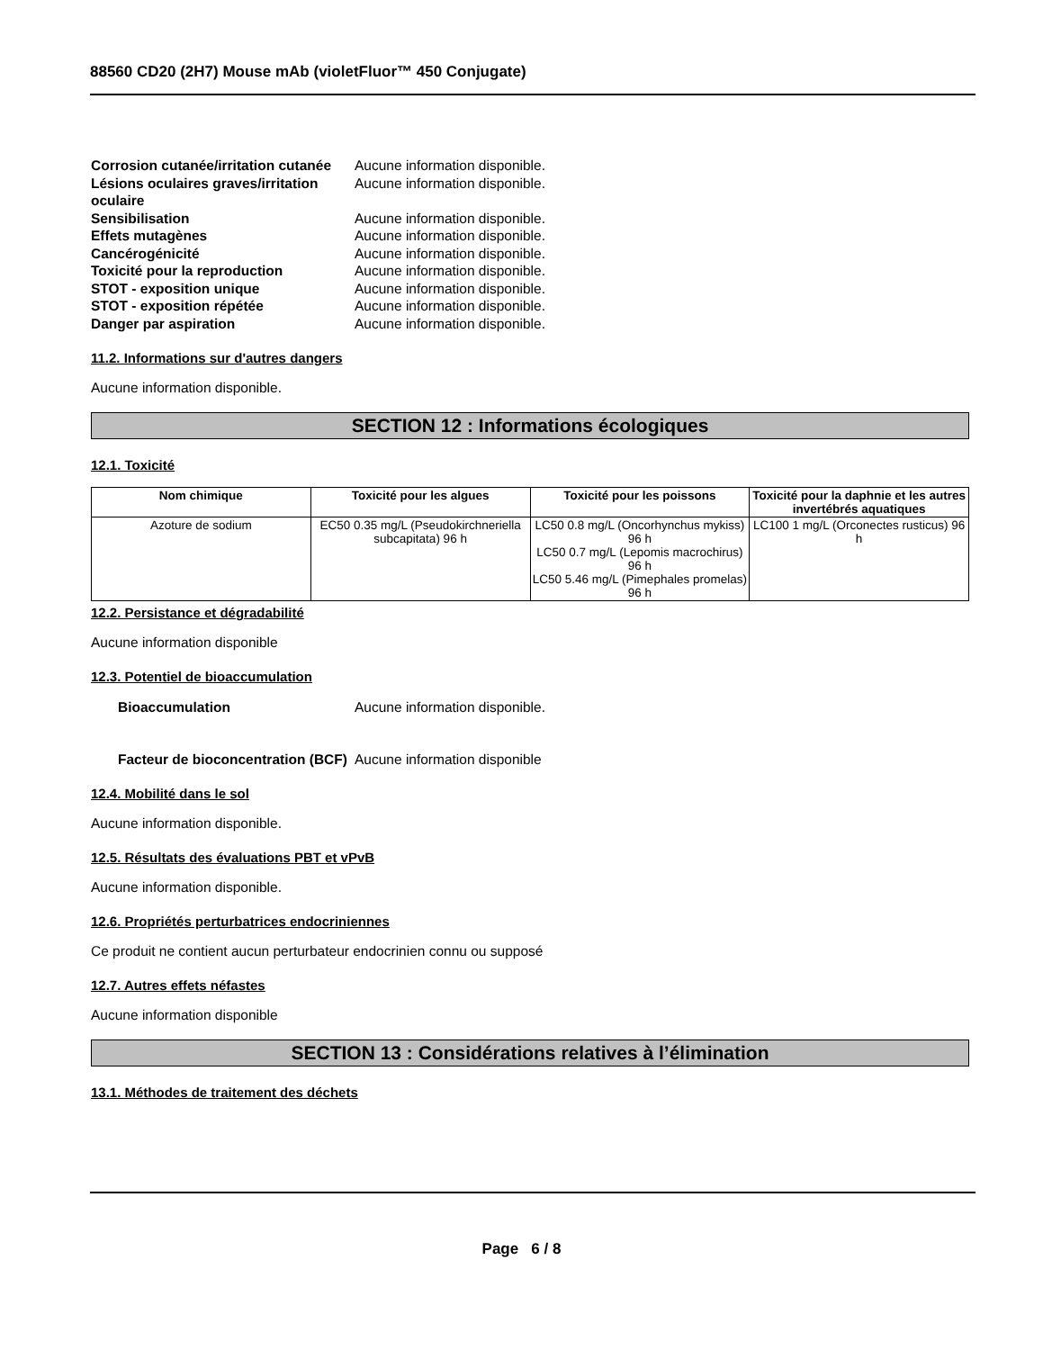88560 CD20 (2H7) Mouse mAb (violetFluor™ 450 Conjugate)
Corrosion cutanée/irritation cutanée
Aucune information disponible.
Lésions oculaires graves/irritation oculaire
Aucune information disponible.
Sensibilisation Aucune information disponible.
Effets mutagènes Aucune information disponible.
Cancérogénicité Aucune information disponible.
Toxicité pour la reproduction Aucune information disponible.
STOT - exposition unique Aucune information disponible.
STOT - exposition répétée Aucune information disponible.
Danger par aspiration Aucune information disponible.
11.2. Informations sur d'autres dangers
Aucune information disponible.
SECTION 12 : Informations écologiques
12.1. Toxicité
| Nom chimique | Toxicité pour les algues | Toxicité pour les poissons | Toxicité pour la daphnie et les autres invertébrés aquatiques |
| --- | --- | --- | --- |
| Azoture de sodium | EC50 0.35 mg/L (Pseudokirchneriella subcapitata) 96 h | LC50 0.8 mg/L (Oncorhynchus mykiss) 96 h LC50 0.7 mg/L (Lepomis macrochirus) 96 h LC50 5.46 mg/L (Pimephales promelas) 96 h | LC100 1 mg/L (Orconectes rusticus) 96 h |
12.2. Persistance et dégradabilité
Aucune information disponible
12.3. Potentiel de bioaccumulation
Bioaccumulation Aucune information disponible.
Facteur de bioconcentration (BCF)
Aucune information disponible
12.4. Mobilité dans le sol
Aucune information disponible.
12.5. Résultats des évaluations PBT et vPvB
Aucune information disponible.
12.6. Propriétés perturbatrices endocriniennes
Ce produit ne contient aucun perturbateur endocrinien connu ou supposé
12.7. Autres effets néfastes
Aucune information disponible
SECTION 13 : Considérations relatives à l’élimination
13.1. Méthodes de traitement des déchets
Page 6 / 8